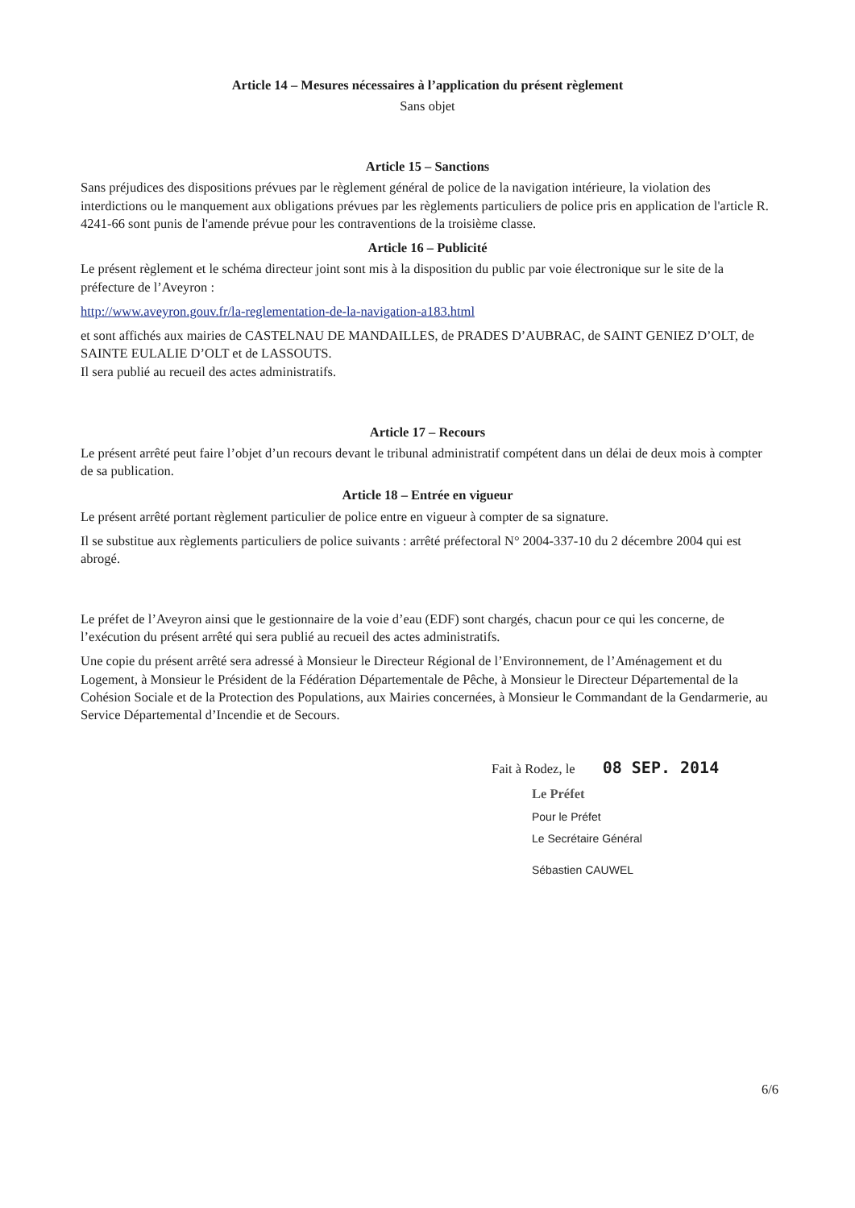Article 14 – Mesures nécessaires à l’application du présent règlement
Sans objet
Article 15 – Sanctions
Sans préjudices des dispositions prévues par le règlement général de police de la navigation intérieure, la violation des interdictions ou le manquement aux obligations prévues par les règlements particuliers de police pris en application de l'article R. 4241-66 sont punis de l'amende prévue pour les contraventions de la troisième classe.
Article 16 – Publicité
Le présent règlement et le schéma directeur joint sont mis à la disposition du public par voie électronique sur le site de la préfecture de l’Aveyron :
http://www.aveyron.gouv.fr/la-reglementation-de-la-navigation-a183.html
et sont affichés aux mairies de CASTELNAU DE MANDAILLES, de PRADES D’AUBRAC, de SAINT GENIEZ D’OLT, de SAINTE EULALIE D’OLT et de LASSOUTS.
Il sera publié au recueil des actes administratifs.
Article 17 – Recours
Le présent arrêté peut faire l’objet d’un recours devant le tribunal administratif compétent dans un délai de deux mois à compter de sa publication.
Article 18 – Entrée en vigueur
Le présent arrêté portant règlement particulier de police entre en vigueur à compter de sa signature.
Il se substitue aux règlements particuliers de police suivants : arrêté préfectoral N° 2004-337-10 du 2 décembre 2004 qui est abrogé.
Le préfet de l’Aveyron ainsi que le gestionnaire de la voie d’eau (EDF) sont chargés, chacun pour ce qui les concerne, de l’exécution du présent arrêté qui sera publié au recueil des actes administratifs.
Une copie du présent arrêté sera adressé à Monsieur le Directeur Régional de l’Environnement, de l’Aménagement et du Logement, à Monsieur le Président de la Fédération Départementale de Pêche, à Monsieur le Directeur Départemental de la Cohésion Sociale et de la Protection des Populations, aux Mairies concernées, à Monsieur le Commandant de la Gendarmerie, au Service Départemental d’Incendie et de Secours.
Fait à Rodez, le 08 SEP. 2014
Le Préfet
Pour le Préfet
Le Secrétaire Général
Sébastien CAUWEL
6/6